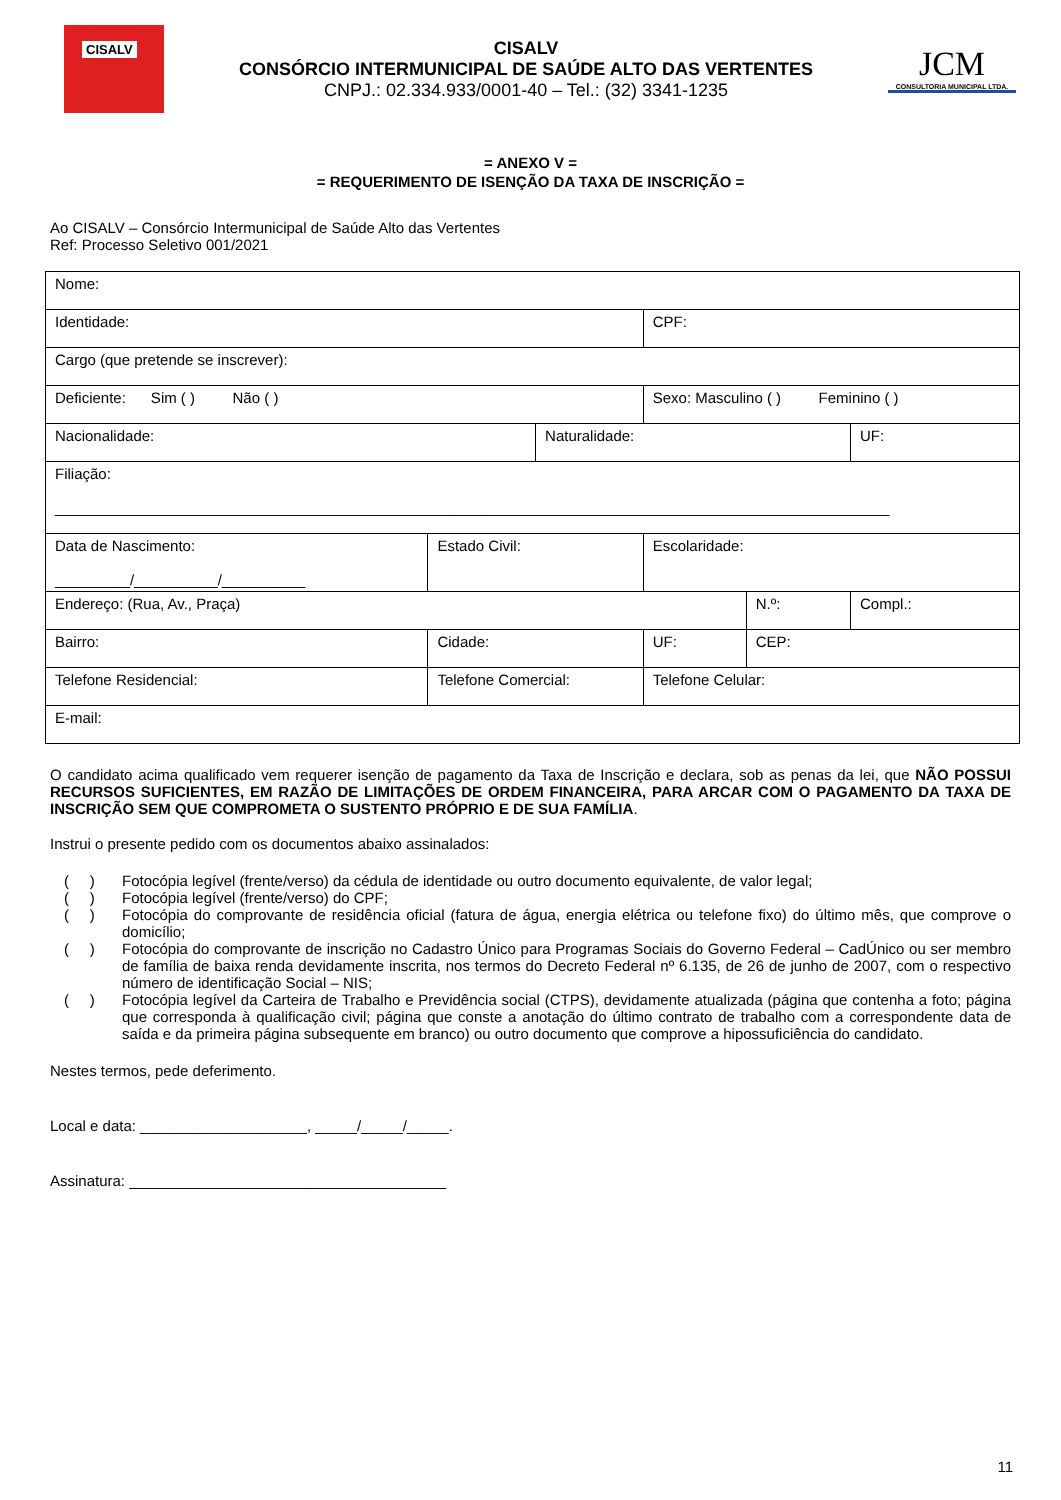CISALV
CISALV
CONSÓRCIO INTERMUNICIPAL DE SAÚDE ALTO DAS VERTENTES
CNPJ.: 02.334.933/0001-40 – Tel.: (32) 3341-1235
JCM
CONSULTORIA MUNICIPAL LTDA.
= ANEXO V =
= REQUERIMENTO DE ISENÇÃO DA TAXA DE INSCRIÇÃO =
Ao CISALV – Consórcio Intermunicipal de Saúde Alto das Vertentes
Ref: Processo Seletivo 001/2021
| Nome: | | | | | | | |
| Identidade: | | | CPF: | | | | |
| Cargo (que pretende se inscrever): | | | | | | | |
| Deficiente: Sim ( ) Não ( ) | | | Sexo: Masculino ( ) Feminino ( ) | | | | |
| Nacionalidade: | | Naturalidade: | | | | | UF: |
| Filiação: ____________________________________________________________________________________________________ | | | | | | | |
| Data de Nascimento: _________/__________/__________ | Estado Civil: | | Escolaridade: | | | | |
| Endereço: (Rua, Av., Praça) | | | | | | N.º: | Compl.: |
| Bairro: | Cidade: | | | UF: | CEP: | | |
| Telefone Residencial: | Telefone Comercial: | | Telefone Celular: | | | | |
| E-mail: | | | | | | | |
O candidato acima qualificado vem requerer isenção de pagamento da Taxa de Inscrição e declara, sob as penas da lei, que NÃO POSSUI RECURSOS SUFICIENTES, EM RAZÃO DE LIMITAÇÕES DE ORDEM FINANCEIRA, PARA ARCAR COM O PAGAMENTO DA TAXA DE INSCRIÇÃO SEM QUE COMPROMETA O SUSTENTO PRÓPRIO E DE SUA FAMÍLIA.
Instrui o presente pedido com os documentos abaixo assinalados:
( )
Fotocópia legível (frente/verso) da cédula de identidade ou outro documento equivalente, de valor legal;
( )
Fotocópia legível (frente/verso) do CPF;
( )
Fotocópia do comprovante de residência oficial (fatura de água, energia elétrica ou telefone fixo) do último mês, que comprove o domicílio;
( )
Fotocópia do comprovante de inscrição no Cadastro Único para Programas Sociais do Governo Federal – CadÚnico ou ser membro de família de baixa renda devidamente inscrita, nos termos do Decreto Federal nº 6.135, de 26 de junho de 2007, com o respectivo número de identificação Social – NIS;
( )
Fotocópia legível da Carteira de Trabalho e Previdência social (CTPS), devidamente atualizada (página que contenha a foto; página que corresponda à qualificação civil; página que conste a anotação do último contrato de trabalho com a correspondente data de saída e da primeira página subsequente em branco) ou outro documento que comprove a hipossuficiência do candidato.
Nestes termos, pede deferimento.
Local e data: ____________________, _____/_____/_____.
Assinatura: ______________________________________
11